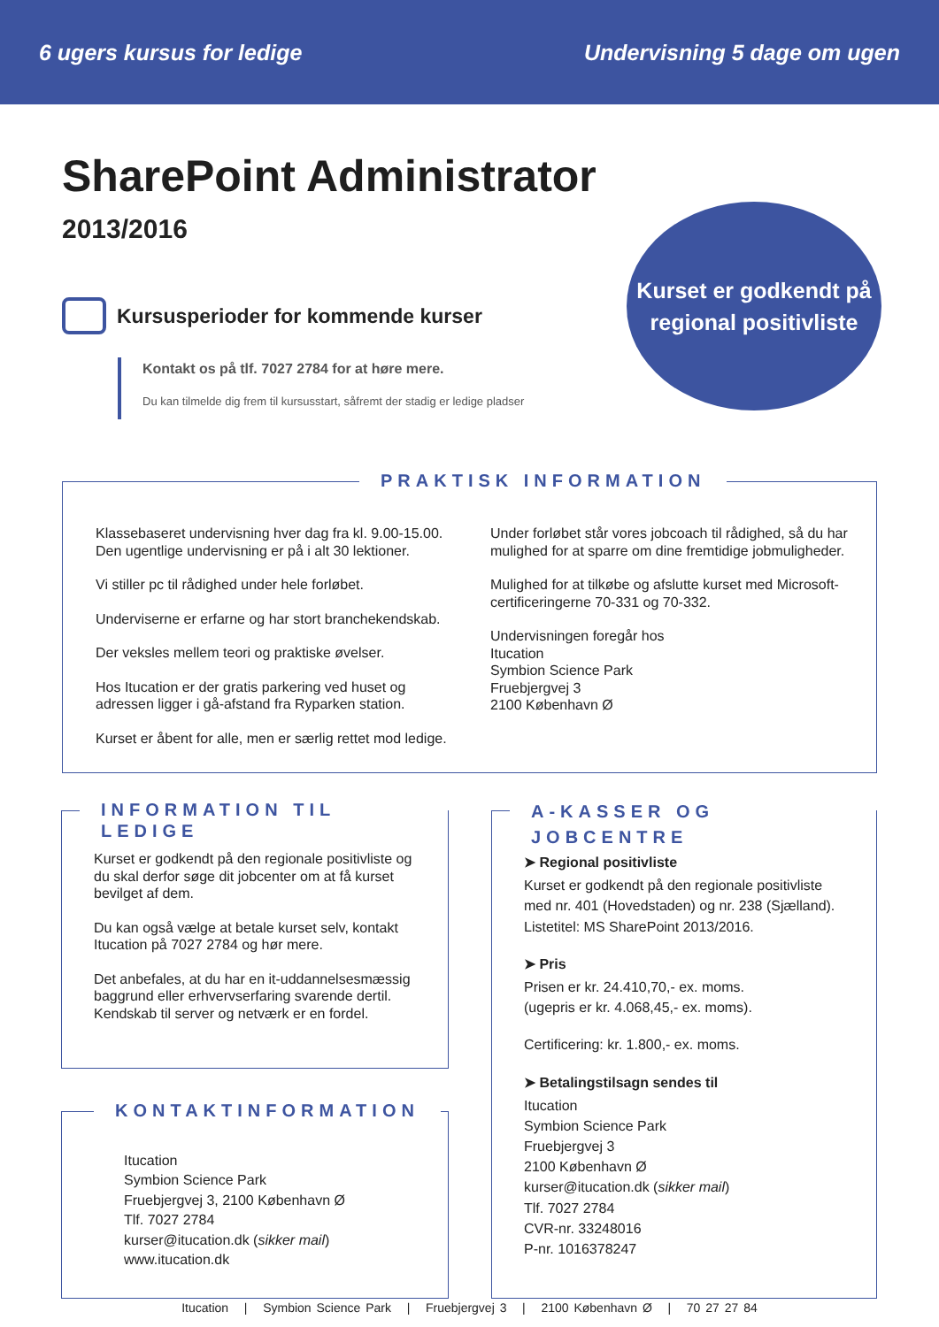6 ugers kursus for ledige Undervisning 5 dage om ugen
SharePoint Administrator
2013/2016
Kurset er godkendt på
regional positivliste
Kursusperioder for kommende kurser
Kontakt os på tlf. 7027 2784 for at høre mere.
Du kan tilmelde dig frem til kursusstart, såfremt der stadig er ledige pladser
PRAKTISK INFORMATION
Klassebaseret undervisning hver dag fra kl. 9.00-15.00. Den ugentlige undervisning er på i alt 30 lektioner.
Vi stiller pc til rådighed under hele forløbet.
Underviserne er erfarne og har stort branchekendskab.
Der veksles mellem teori og praktiske øvelser.
Hos Itucation er der gratis parkering ved huset og adressen ligger i gå-afstand fra Ryparken station.
Kurset er åbent for alle, men er særlig rettet mod ledige.
Under forløbet står vores jobcoach til rådighed, så du har mulighed for at sparre om dine fremtidige jobmuligheder.
Mulighed for at tilkøbe og afslutte kurset med Microsoft-certificeringerne 70-331 og 70-332.
Undervisningen foregår hos
Itucation
Symbion Science Park
Fruebjergvej 3
2100 København Ø
INFORMATION TIL LEDIGE
Kurset er godkendt på den regionale positivliste og du skal derfor søge dit jobcenter om at få kurset bevilget af dem.
Du kan også vælge at betale kurset selv, kontakt Itucation på 7027 2784 og hør mere.
Det anbefales, at du har en it-uddannelsesmæssig baggrund eller erhvervserfaring svarende dertil. Kendskab til server og netværk er en fordel.
KONTAKTINFORMATION
Itucation
Symbion Science Park
Fruebjergvej 3, 2100 København Ø
Tlf. 7027 2784
kurser@itucation.dk (sikker mail)
www.itucation.dk
A-KASSER OG JOBCENTRE
➤ Regional positivliste
Kurset er godkendt på den regionale positivliste med nr. 401 (Hovedstaden) og nr. 238 (Sjælland). Listetitel: MS SharePoint 2013/2016.
➤ Pris
Prisen er kr. 24.410,70,- ex. moms.
(ugepris er kr. 4.068,45,- ex. moms).
Certificering: kr. 1.800,- ex. moms.
➤ Betalingstilsagn sendes til
Itucation
Symbion Science Park
Fruebjergvej 3
2100 København Ø
kurser@itucation.dk (sikker mail)
Tlf. 7027 2784
CVR-nr. 33248016
P-nr. 1016378247
Itucation | Symbion Science Park | Fruebjergvej 3 | 2100 København Ø | 70 27 27 84